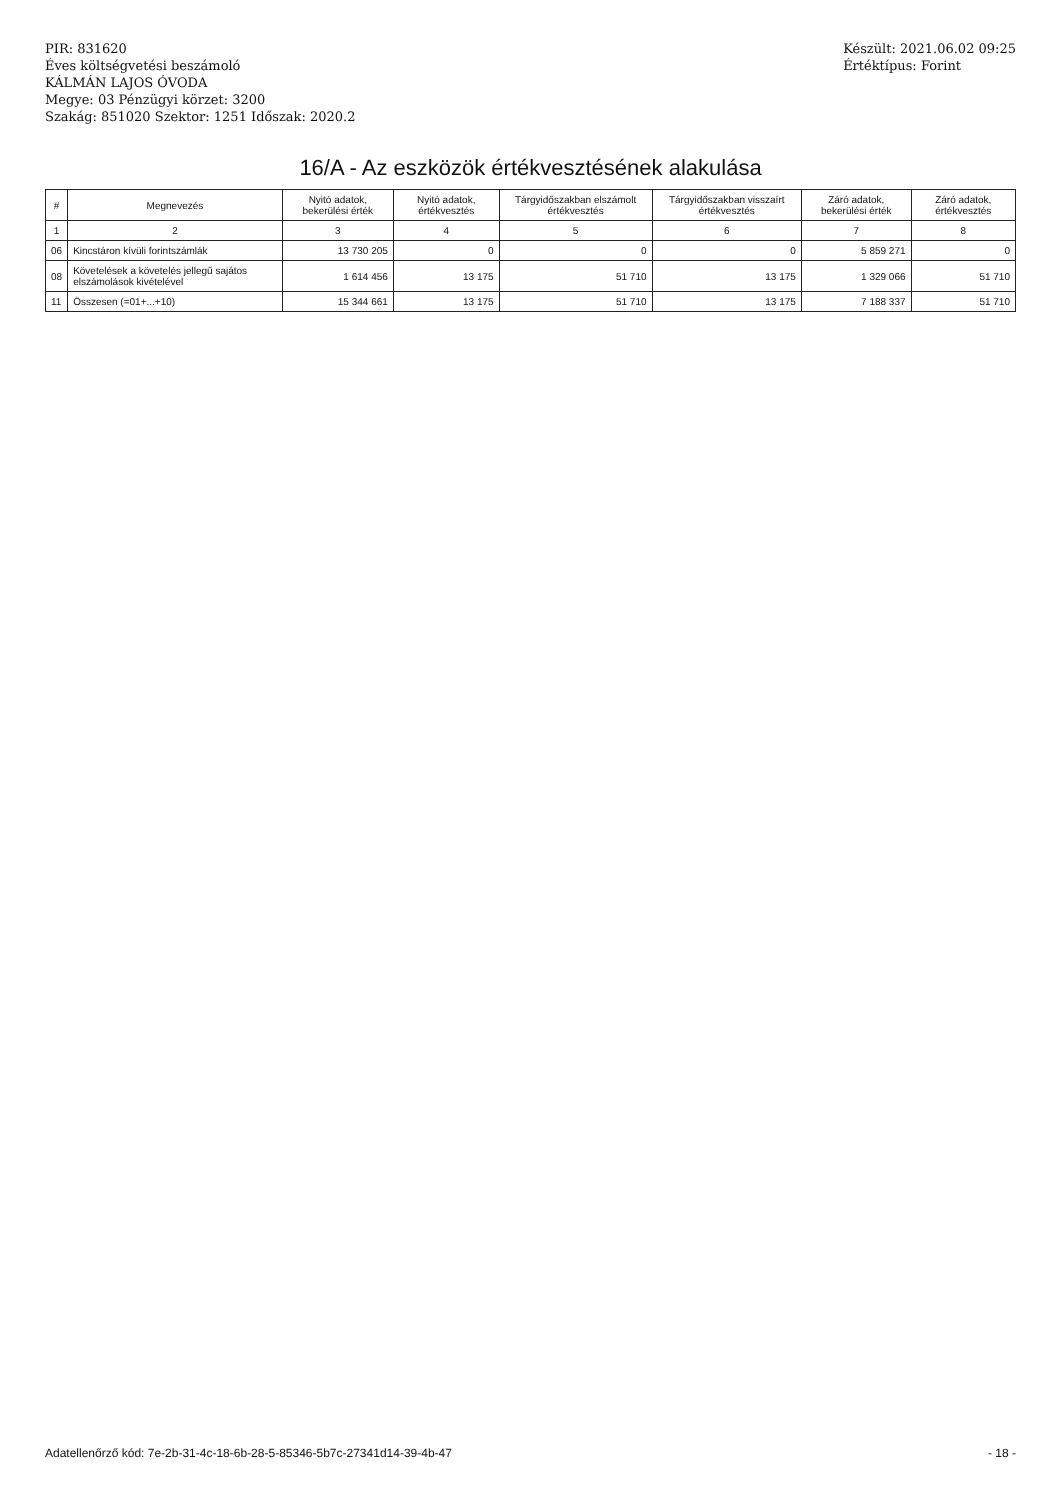PIR: 831620
Éves költségvetési beszámoló
KÁLMÁN LAJOS ÓVODA
Megye: 03 Pénzügyi körzet: 3200
Szakág: 851020 Szektor: 1251 Időszak: 2020.2
Készült: 2021.06.02 09:25
Értéktípus: Forint
16/A - Az eszközök értékvesztésének alakulása
| # | Megnevezés | Nyitó adatok, bekerülési érték | Nyitó adatok, értékvesztés | Tárgyidőszakban elszámolt értékvesztés | Tárgyidőszakban visszaírt értékvesztés | Záró adatok, bekerülési érték | Záró adatok, értékvesztés |
| --- | --- | --- | --- | --- | --- | --- | --- |
| 1 | 2 | 3 | 4 | 5 | 6 | 7 | 8 |
| 06 | Kincstáron kívüli forintszámlák | 13 730 205 | 0 | 0 | 0 | 5 859 271 | 0 |
| 08 | Követelések a követelés jellegű sajátos elszámolások kivételével | 1 614 456 | 13 175 | 51 710 | 13 175 | 1 329 066 | 51 710 |
| 11 | Összesen (=01+...+10) | 15 344 661 | 13 175 | 51 710 | 13 175 | 7 188 337 | 51 710 |
Adatellenőrző kód: 7e-2b-31-4c-18-6b-28-5-85346-5b7c-27341d14-39-4b-47 - 18 -